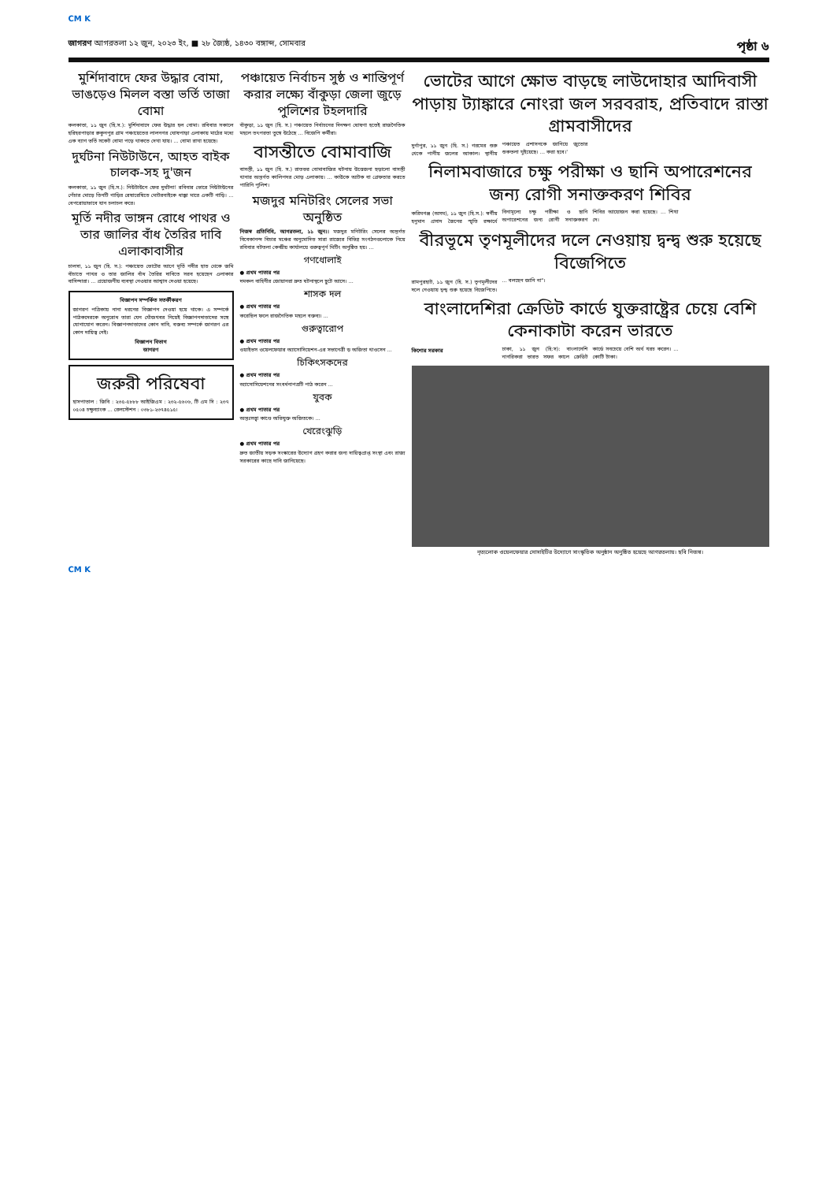CM K
জাগরণ আগরতলা ১২ জুন, ২০২৩ ইং, ■ ২৮ জ্যৈষ্ঠ, ১৪৩০ বঙ্গাব্দ, সোমবার পৃষ্ঠা ৬
মুর্শিদাবাদে ফের উদ্ধার বোমা, ভাঙড়েও মিলল বস্তা ভর্তি তাজা বোমা
কলকাতা, ১১ জুন (হি.স.): মুর্শিদাবাদে ফের উদ্ধার হল বোমা। রবিবার সকালে হরিহরপাড়ার রুকুনপুর গ্রাম পঞ্চায়েতের লালনগর ঘোষপাড়া এলাকায় মাঠের মধ্যে এক ব্যাগ ভর্তি সকেট বোমা পড়ে থাকতে দেখা যায়। ... বোমা রাখা হয়েছে।
দুর্ঘটনা নিউটাউনে, আহত বাইক চালক-সহ দু'জন
কলকাতা, ১১ জুন (হি.স.): নিউটাউনে ফের দুর্ঘটনা! রবিবার ভোরে নিউটাউনের পেঁচার মোড়ে তিনটি গাড়ির রেষারেষিতে মোটরবাইকে ধাক্কা মারে একটি গাড়ি। ... বেপরোয়াভাবে যান চলাচল করে।
মূর্তি নদীর ভাঙ্গন রোধে পাথর ও তার জালির বাঁধ তৈরির দাবি এলাকাবাসীর
চালসা, ১১ জুন (হি. স.): পঞ্চায়েত ভোটের আগে মূর্তি নদীর হাত থেকে জমি বাঁচাতে পাথর ও তার জালির বাঁধ তৈরির দাবিতে সরব হয়েছেন এলাকার বাসিন্দারা। ... প্রয়োজনীয় ব্যবস্থা নেওয়ার আশ্বাস দেওয়া হয়েছে।
বিজ্ঞাপন সম্পর্কিত সতর্কীকরণ
জাগরণ পত্রিকায় নানা ধরনের বিজ্ঞাপন দেওয়া হয়ে থাকে। এ সম্পর্কে পাঠকদেরকে অনুরোধ তারা যেন খোঁজখবর নিয়েই বিজ্ঞাপনদাতাদের সঙ্গে যোগাযোগ করেন। বিজ্ঞাপনদাতাদের কোন দাবি, বক্তব্য সম্পর্কে জাগরণ এর কোন দায়িত্ব নেই।
বিজ্ঞাপন বিভাগ
জাগরণ
জরুরী পরিষেবা
হাসপাতাল : জিবি : ২৩৫-৫৮৮৮ আইজিএম : ২৩২-৫৬০৬, টি এম সি : ২৩৭ ০৫০৪ চক্ষুব্যাংক ... রেলস্টেশন : ০৩৮১-২৩৭৪৫১৫।
পঞ্চায়েত নির্বাচন সুষ্ঠ ও শান্তিপূর্ণ করার লক্ষ্যে বাঁকুড়া জেলা জুড়ে পুলিশের টহলদারি
বাঁকুড়া, ১১ জুন (হি. স.) পঞ্চায়েত নির্বাচনের দিনক্ষণ ঘোষণা হতেই রাজনৈতিক মহলে তৎপরতা তুঙ্গে উঠেছে ... বিজেপি কর্মীরা।
বাসন্তীতে বোমাবাজি
বাসন্তী, ১১ জুন (হি. স.) রাতভর বোমাবাজির ঘটনায় উত্তেজনা ছড়ালো বাসন্তী থানার অন্তর্গত কালিপদর মোড় এলাকায়। ... কাউকে আটক বা গ্রেফতার করতে পারিনি পুলিশ।
মজদুর মনিটরিং সেলের সভা অনুষ্ঠিত
নিজস্ব প্রতিনিধি, আগরতলা, ১১ জুন।। মজদুর মনিটরিং সেলের অন্তর্গত বিবেকানন্দ বিচার মঞ্চের অনুমোদিত সারা রাজ্যের বিভিন্ন সংগঠনগুলোকে নিয়ে রবিবার বটতলা কেন্দ্রীয় কার্যালয়ে গুরুত্বপূর্ণ মিটিং অনুষ্ঠিত হয়। ...
গণধোলাই
● প্রথম পাতার পর
দমকল বাহিনীর জোয়ানরা দ্রুত ঘটনাস্থলে ছুটে আসে। ...
শাসক দল
● প্রথম পাতার পর
করেছিল ফলে রাজনৈতিক মহলে বক্তব্য। ...
গুরুত্বারোপ
● প্রথম পাতার পর
ওয়াইভস ওয়েলফেয়ার অ্যাসোসিয়েশন-এর সভানেত্রী ড় অজিতা থাওসেন ...
চিকিৎসকদের
● প্রথম পাতার পর
অ্যাসোসিয়েশনের সংবর্ধনাপত্রটি পাঠ করেন ...
যুবক
● প্রথম পাতার পর
অন্তঃসত্ত্বা কাণ্ডে অভিযুক্ত অজিতকে। ...
খেরেংঝুড়ি
● প্রথম পাতার পর
দ্রুত জাতীয় সড়ক সংস্কারের উদ্যোগ গ্রহণ করার জন্য দায়িত্বপ্রাপ্ত সংস্থা এবং রাজ্য সরকারের কাছে দাবি জানিয়েছে।
ভোটের আগে ক্ষোভ বাড়ছে লাউদোহার আদিবাসী পাড়ায় ট্যাঙ্কারে নোংরা জল সরবরাহ, প্রতিবাদে রাস্তা গ্রামবাসীদের
দুর্গাপুর, ১১ জুন (হি. স.) গরমের শুরু থেকে পানীয় জলের আকাল। স্থানীয় পঞ্চায়েত প্রশাসনকে জানিয়ে জুতোর শুকতলা খুইয়েছে। ... করা হবে।'
নিলামবাজারে চক্ষু পরীক্ষা ও ছানি অপারেশনের জন্য রোগী সনাক্তকরণ শিবির
করিমগঞ্জ (অসম), ১১ জুন (হি.স.): স্বর্গীয় হনুমান প্রসাদ জৈনের স্মৃতি রক্ষার্থে বিনামূল্যে চক্ষু পরীক্ষা ও ছানি অপারেশনের জন্য রোগী সনাক্তকরণ শিবির আয়োজন করা হয়েছে। ... শিখা দে।
বীরভূমে তৃণমূলীদের দলে নেওয়ায় দ্বন্দ্ব শুরু হয়েছে বিজেপিতে
রামপুরহাট, ১১ জুন (হি. স.) তৃণমূলীদের দলে নেওয়ায় দ্বন্দ্ব শুরু হয়েছে বিজেপিতে। ... বলছেন জানি না"।
বাংলাদেশিরা ক্রেডিট কার্ডে যুক্তরাষ্ট্রের চেয়ে বেশি কেনাকাটা করেন ভারতে
কিশোর সরকার
ঢাকা, ১১ জুন (হি:স): বাংলাদেশি নাগরিকরা ভারত সফর কালে ক্রেডিট কার্ডে সবচেয়ে বেশি অর্থ খরচ করেন। ... কোটি টাকা।
নৃত্যলোক ওয়েলফেয়ার সোসাইটির উদ্যোগে সাংস্কৃতিক অনুষ্ঠান অনুষ্ঠিত হয়েছে আগরতলায়। ছবি নিজস্ব।
CM K